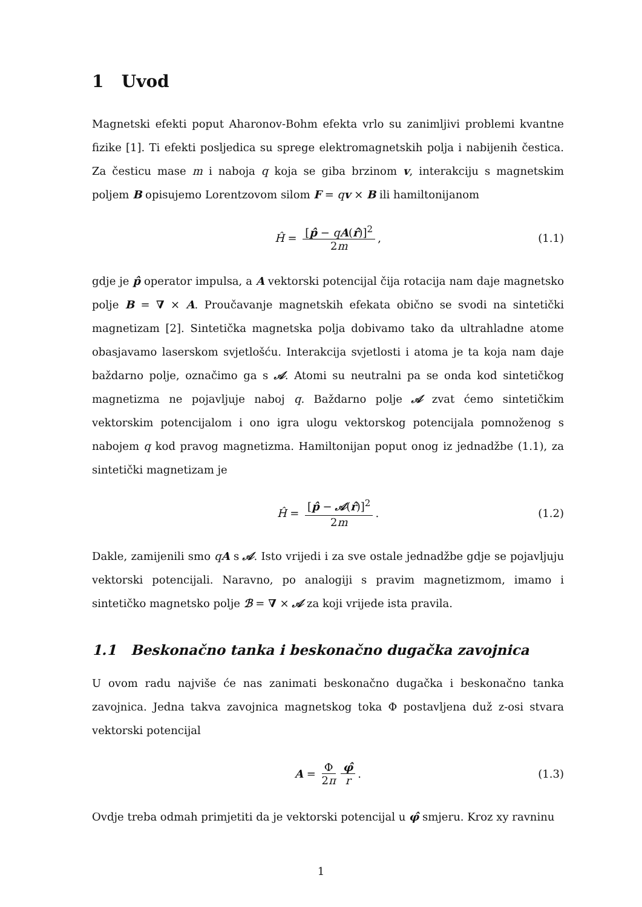1 Uvod
Magnetski efekti poput Aharonov-Bohm efekta vrlo su zanimljivi problemi kvantne fizike [1]. Ti efekti posljedica su sprege elektromagnetskih polja i nabijenih čestica. Za česticu mase m i naboja q koja se giba brzinom v, interakciju s magnetskim poljem B opisujemo Lorentzovom silom F = qv × B ili hamiltonijanom
Ĥ = [p̂ − qA(r̂)]<sup>2</sup> 2m, (1.1)
gdje je p̂ operator impulsa, a A vektorski potencijal čija rotacija nam daje magnetsko polje B = ∇ × A. Proučavanje magnetskih efekata obično se svodi na sintetički magnetizam [2]. Sintetička magnetska polja dobivamo tako da ultrahladne atome obasjavamo laserskom svjetlošću. Interakcija svjetlosti i atoma je ta koja nam daje baždarno polje, označimo ga s 𝒜. Atomi su neutralni pa se onda kod sintetičkog magnetizma ne pojavljuje naboj q. Baždarno polje 𝒜 zvat ćemo sintetičkim vektorskim potencijalom i ono igra ulogu vektorskog potencijala pomnoženog s nabojem q kod pravog magnetizma. Hamiltonijan poput onog iz jednadžbe (1.1), za sintetički magnetizam je
Ĥ = [p̂ − 𝒜(r̂)]<sup>2</sup> 2m. (1.2)
Dakle, zamijenili smo qA s 𝒜. Isto vrijedi i za sve ostale jednadžbe gdje se pojavljuju vektorski potencijali. Naravno, po analogiji s pravim magnetizmom, imamo i sintetičko magnetsko polje ℬ = ∇ × 𝒜 za koji vrijede ista pravila.
1.1 Beskonačno tanka i beskonačno dugačka zavojnica
U ovom radu najviše će nas zanimati beskonačno dugačka i beskonačno tanka zavojnica. Jedna takva zavojnica magnetskog toka Φ postavljena duž z-osi stvara vektorski potencijal
A = Φ 2π φ̂ r. (1.3)
Ovdje treba odmah primjetiti da je vektorski potencijal u φ̂ smjeru. Kroz xy ravninu
1